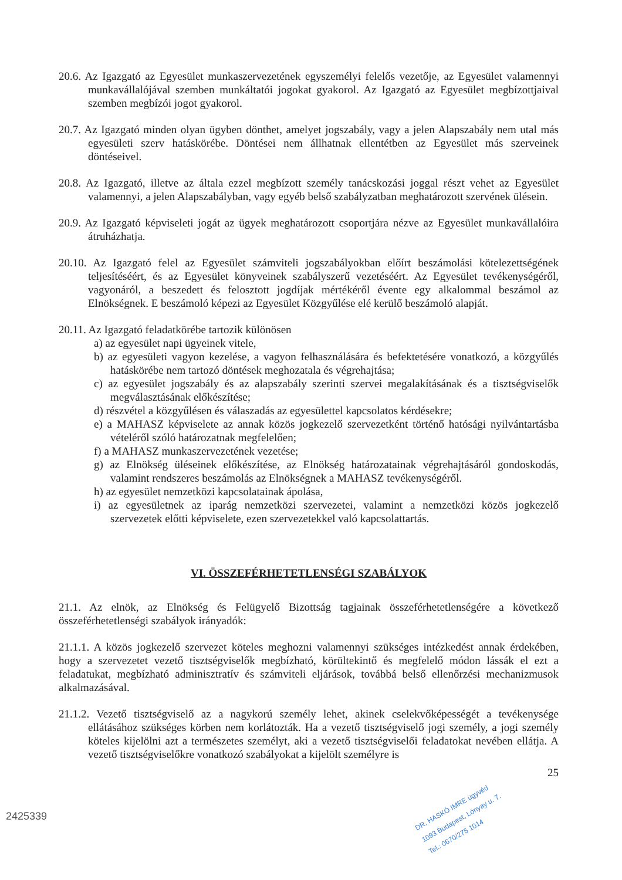20.6. Az Igazgató az Egyesület munkaszervezetének egyszemélyi felelős vezetője, az Egyesület valamennyi munkavállalójával szemben munkáltatói jogokat gyakorol. Az Igazgató az Egyesület megbízottjaival szemben megbízói jogot gyakorol.
20.7. Az Igazgató minden olyan ügyben dönthet, amelyet jogszabály, vagy a jelen Alapszabály nem utal más egyesületi szerv hatáskörébe. Döntései nem állhatnak ellentétben az Egyesület más szerveinek döntéseivel.
20.8. Az Igazgató, illetve az általa ezzel megbízott személy tanácskozási joggal részt vehet az Egyesület valamennyi, a jelen Alapszabályban, vagy egyéb belső szabályzatban meghatározott szervének ülésein.
20.9. Az Igazgató képviseleti jogát az ügyek meghatározott csoportjára nézve az Egyesület munkavállalóira átruházhatja.
20.10. Az Igazgató felel az Egyesület számviteli jogszabályokban előírt beszámolási kötelezettségének teljesítéséért, és az Egyesület könyveinek szabályszerű vezetéséért. Az Egyesület tevékenységéről, vagyonáról, a beszedett és felosztott jogdíjak mértékéről évente egy alkalommal beszámol az Elnökségnek. E beszámoló képezi az Egyesület Közgyűlése elé kerülő beszámoló alapját.
20.11. Az Igazgató feladatkörébe tartozik különösen
a) az egyesület napi ügyeinek vitele,
b) az egyesületi vagyon kezelése, a vagyon felhasználására és befektetésére vonatkozó, a közgyűlés hatáskörébe nem tartozó döntések meghozatala és végrehajtása;
c) az egyesület jogszabály és az alapszabály szerinti szervei megalakításának és a tisztségviselők megválasztásának előkészítése;
d) részvétel a közgyűlésen és válaszadás az egyesülettel kapcsolatos kérdésekre;
e) a MAHASZ képviselete az annak közös jogkezelő szervezetként történő hatósági nyilvántartásba vételéről szóló határozatnak megfelelően;
f) a MAHASZ munkaszervezetének vezetése;
g) az Elnökség üléseinek előkészítése, az Elnökség határozatainak végrehajtásáról gondoskodás, valamint rendszeres beszámolás az Elnökségnek a MAHASZ tevékenységéről.
h) az egyesület nemzetközi kapcsolatainak ápolása,
i) az egyesületnek az iparág nemzetközi szervezetei, valamint a nemzetközi közös jogkezelő szervezetek előtti képviselete, ezen szervezetekkel való kapcsolattartás.
VI. ÖSSZEFÉRHETETLENSÉGI SZABÁLYOK
21.1. Az elnök, az Elnökség és Felügyelő Bizottság tagjainak összeférhetetlenségére a következő összeférhetetlenségi szabályok irányadók:
21.1.1. A közös jogkezelő szervezet köteles meghozni valamennyi szükséges intézkedést annak érdekében, hogy a szervezetet vezető tisztségviselők megbízható, körültekintő és megfelelő módon lássák el ezt a feladatukat, megbízható adminisztratív és számviteli eljárások, továbbá belső ellenőrzési mechanizmusok alkalmazásával.
21.1.2. Vezető tisztségviselő az a nagykorú személy lehet, akinek cselekvőképességét a tevékenysége ellátásához szükséges körben nem korlátozták. Ha a vezető tisztségviselő jogi személy, a jogi személy köteles kijelölni azt a természetes személyt, aki a vezető tisztségviselői feladatokat nevében ellátja. A vezető tisztségviselőkre vonatkozó szabályokat a kijelölt személyre is
25
2425339
DR. HASKÓ IMRE ügyvéd
1093 Budapest, Lónyay u. 7.
Tel.: 0670/275 1014